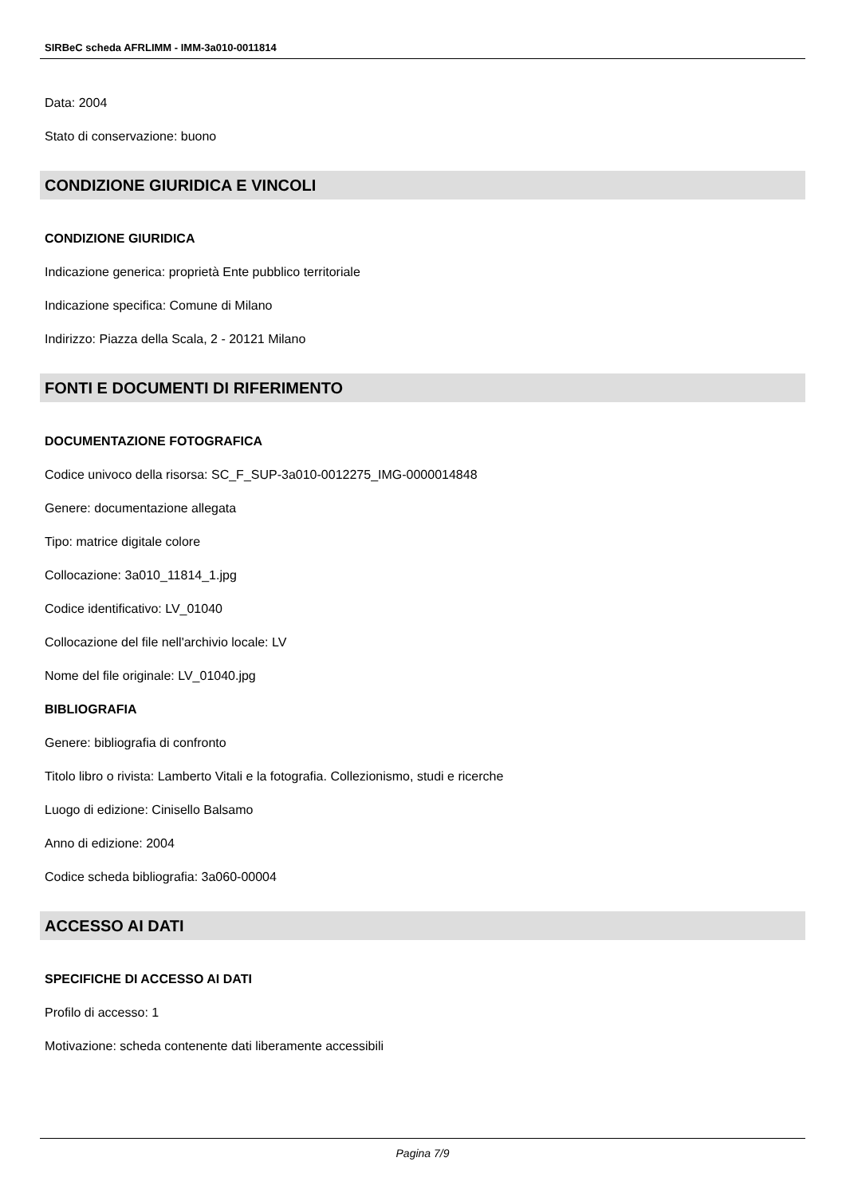SIRBeC scheda AFRLIMM - IMM-3a010-0011814
Data: 2004
Stato di conservazione: buono
CONDIZIONE GIURIDICA E VINCOLI
CONDIZIONE GIURIDICA
Indicazione generica: proprietà Ente pubblico territoriale
Indicazione specifica: Comune di Milano
Indirizzo: Piazza della Scala, 2 - 20121 Milano
FONTI E DOCUMENTI DI RIFERIMENTO
DOCUMENTAZIONE FOTOGRAFICA
Codice univoco della risorsa: SC_F_SUP-3a010-0012275_IMG-0000014848
Genere: documentazione allegata
Tipo: matrice digitale colore
Collocazione: 3a010_11814_1.jpg
Codice identificativo: LV_01040
Collocazione del file nell'archivio locale: LV
Nome del file originale: LV_01040.jpg
BIBLIOGRAFIA
Genere: bibliografia di confronto
Titolo libro o rivista: Lamberto Vitali e la fotografia. Collezionismo, studi e ricerche
Luogo di edizione: Cinisello Balsamo
Anno di edizione: 2004
Codice scheda bibliografia: 3a060-00004
ACCESSO AI DATI
SPECIFICHE DI ACCESSO AI DATI
Profilo di accesso: 1
Motivazione: scheda contenente dati liberamente accessibili
Pagina 7/9